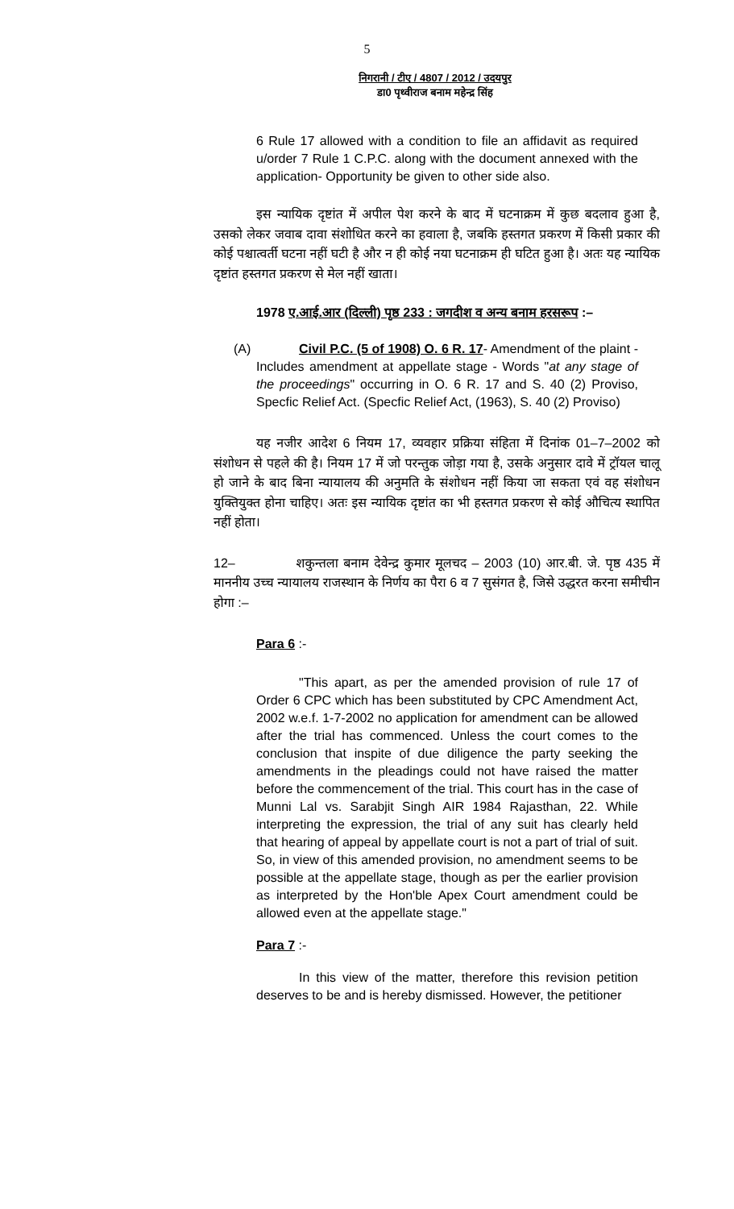5
निगरानी / टीए / 4807 / 2012 / उदयपुर
डा0 पृथ्वीराज बनाम महेन्द्र सिंह
6 Rule 17 allowed with a condition to file an affidavit as required u/order 7 Rule 1 C.P.C. along with the document annexed with the application- Opportunity be given to other side also.
इस न्यायिक दृष्टांत में अपील पेश करने के बाद में घटनाक्रम में कुछ बदलाव हुआ है, उसको लेकर जवाब दावा संशोधित करने का हवाला है, जबकि हस्तगत प्रकरण में किसी प्रकार की कोई पश्चात्वर्ती घटना नहीं घटी है और न ही कोई नया घटनाक्रम ही घटित हुआ है। अतः यह न्यायिक दृष्टांत हस्तगत प्रकरण से मेल नहीं खाता।
1978 ए.आई.आर (दिल्ली) पृष्ठ 233 : जगदीश व अन्य बनाम हरसरूप :–
(A)
Civil P.C. (5 of 1908) O. 6 R. 17- Amendment of the plaint - Includes amendment at appellate stage - Words "at any stage of the proceedings" occurring in O. 6 R. 17 and S. 40 (2) Proviso, Specfic Relief Act. (Specfic Relief Act, (1963), S. 40 (2) Proviso)
यह नजीर आदेश 6 नियम 17, व्यवहार प्रक्रिया संहिता में दिनांक 01–7–2002 को संशोधन से पहले की है। नियम 17 में जो परन्तुक जोड़ा गया है, उसके अनुसार दावे में ट्रॉयल चालू हो जाने के बाद बिना न्यायालय की अनुमति के संशोधन नहीं किया जा सकता एवं वह संशोधन युक्तियुक्त होना चाहिए। अतः इस न्यायिक दृष्टांत का भी हस्तगत प्रकरण से कोई औचित्य स्थापित नहीं होता।
12– शकुन्तला बनाम देवेन्द्र कुमार मूलचद – 2003 (10) आर.बी. जे. पृष्ठ 435 में माननीय उच्च न्यायालय राजस्थान के निर्णय का पैरा 6 व 7 सुसंगत है, जिसे उद्धरत करना समीचीन होगा :–
Para 6 :-
"This apart, as per the amended provision of rule 17 of Order 6 CPC which has been substituted by CPC Amendment Act, 2002 w.e.f. 1-7-2002 no application for amendment can be allowed after the trial has commenced. Unless the court comes to the conclusion that inspite of due diligence the party seeking the amendments in the pleadings could not have raised the matter before the commencement of the trial. This court has in the case of Munni Lal vs. Sarabjit Singh AIR 1984 Rajasthan, 22. While interpreting the expression, the trial of any suit has clearly held that hearing of appeal by appellate court is not a part of trial of suit. So, in view of this amended provision, no amendment seems to be possible at the appellate stage, though as per the earlier provision as interpreted by the Hon'ble Apex Court amendment could be allowed even at the appellate stage."
Para 7 :-
In this view of the matter, therefore this revision petition deserves to be and is hereby dismissed. However, the petitioner